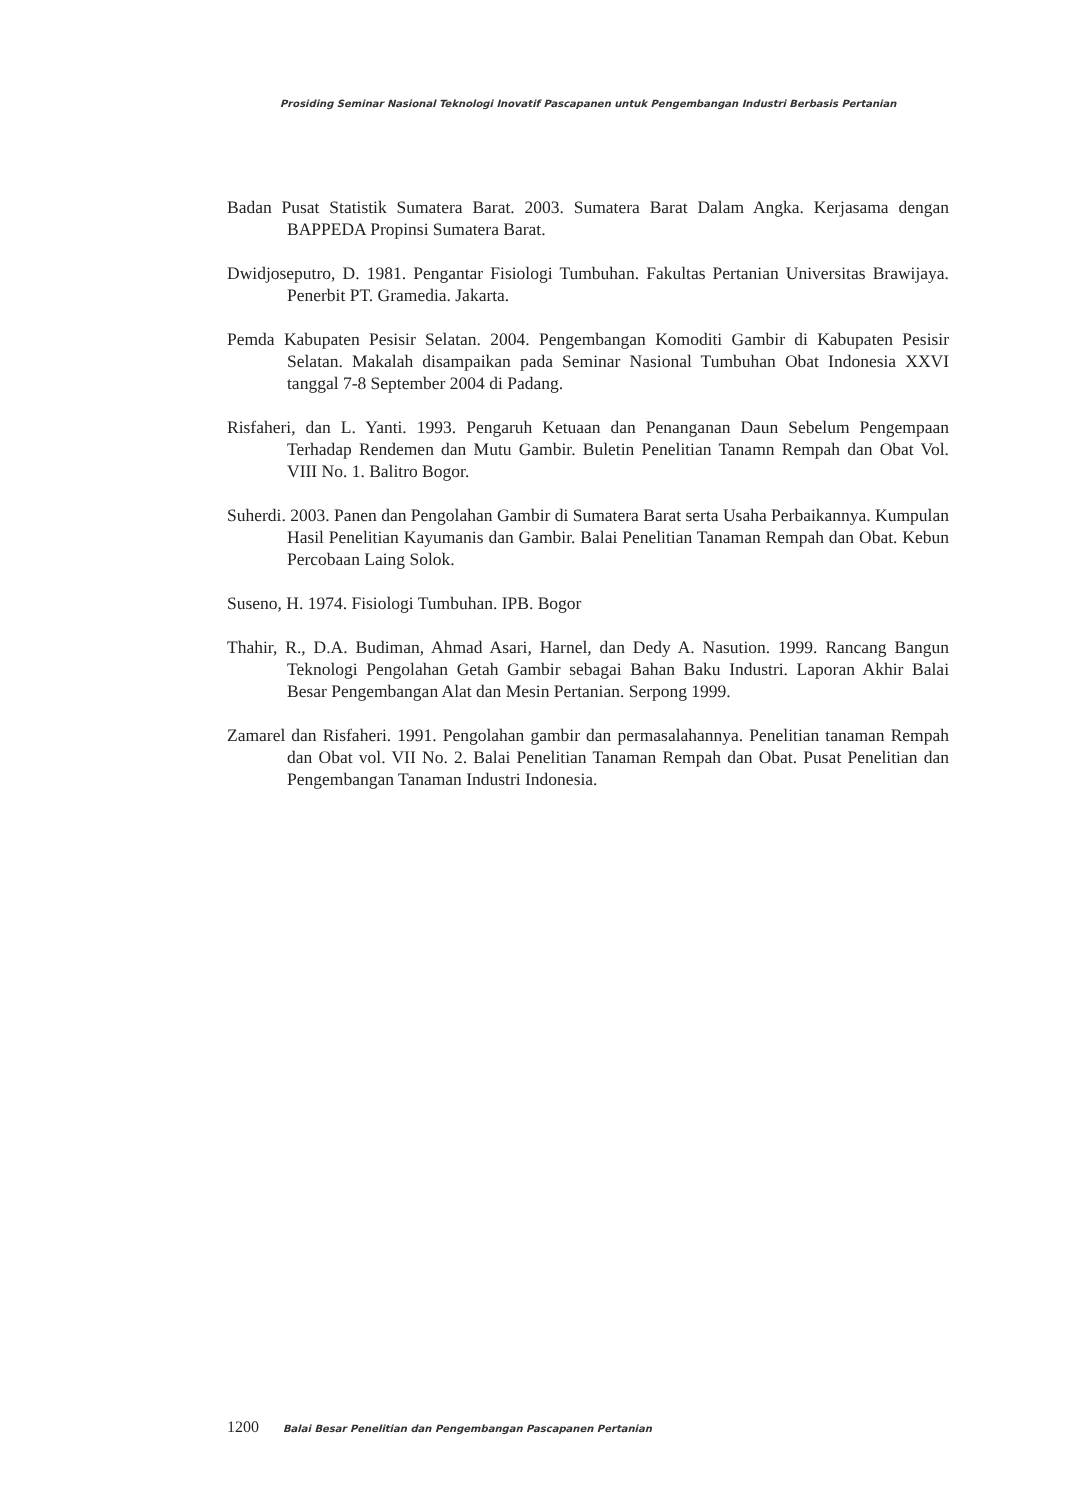Prosiding Seminar Nasional Teknologi Inovatif Pascapanen untuk Pengembangan Industri Berbasis Pertanian
Badan Pusat Statistik Sumatera Barat. 2003. Sumatera Barat Dalam Angka. Kerjasama dengan BAPPEDA Propinsi Sumatera Barat.
Dwidjoseputro, D. 1981. Pengantar Fisiologi Tumbuhan. Fakultas Pertanian Universitas Brawijaya. Penerbit PT. Gramedia. Jakarta.
Pemda Kabupaten Pesisir Selatan. 2004. Pengembangan Komoditi Gambir di Kabupaten Pesisir Selatan. Makalah disampaikan pada Seminar Nasional Tumbuhan Obat Indonesia XXVI tanggal 7-8 September 2004 di Padang.
Risfaheri, dan L. Yanti. 1993. Pengaruh Ketuaan dan Penanganan Daun Sebelum Pengempaan Terhadap Rendemen dan Mutu Gambir. Buletin Penelitian Tanamn Rempah dan Obat Vol. VIII No. 1. Balitro Bogor.
Suherdi. 2003. Panen dan Pengolahan Gambir di Sumatera Barat serta Usaha Perbaikannya. Kumpulan Hasil Penelitian Kayumanis dan Gambir. Balai Penelitian Tanaman Rempah dan Obat. Kebun Percobaan Laing Solok.
Suseno, H. 1974. Fisiologi Tumbuhan. IPB. Bogor
Thahir, R., D.A. Budiman, Ahmad Asari, Harnel, dan Dedy A. Nasution. 1999. Rancang Bangun Teknologi Pengolahan Getah Gambir sebagai Bahan Baku Industri. Laporan Akhir Balai Besar Pengembangan Alat dan Mesin Pertanian. Serpong 1999.
Zamarel dan Risfaheri. 1991. Pengolahan gambir dan permasalahannya. Penelitian tanaman Rempah dan Obat vol. VII No. 2. Balai Penelitian Tanaman Rempah dan Obat. Pusat Penelitian dan Pengembangan Tanaman Industri Indonesia.
1200 Balai Besar Penelitian dan Pengembangan Pascapanen Pertanian